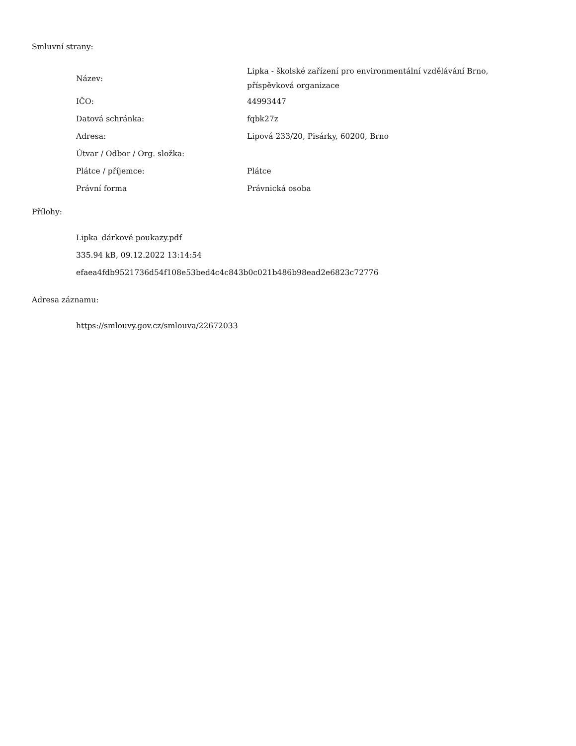Smluvní strany:
| Název: | Lipka - školské zařízení pro environmentální vzdělávání Brno, příspěvková organizace |
| IČO: | 44993447 |
| Datová schránka: | fqbk27z |
| Adresa: | Lipová 233/20, Pisárky, 60200, Brno |
| Útvar / Odbor / Org. složka: | |
| Plátce / příjemce: | Plátce |
| Právní forma | Právnická osoba |
Přílohy:
Lipka_dárkové poukazy.pdf
335.94 kB, 09.12.2022 13:14:54
efaea4fdb9521736d54f108e53bed4c4c843b0c021b486b98ead2e6823c72776
Adresa záznamu:
https://smlouvy.gov.cz/smlouva/22672033